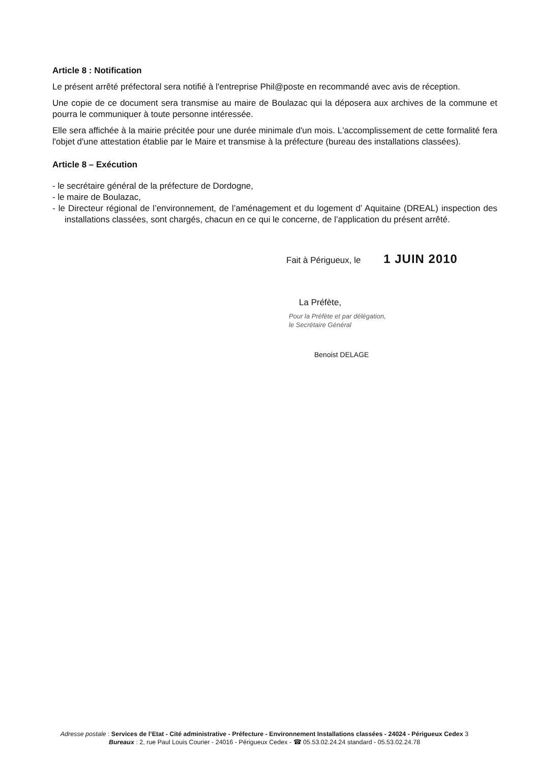Article 8 : Notification
Le présent arrêté préfectoral sera notifié à l'entreprise Phil@poste en recommandé avec avis de réception.
Une copie de ce document sera transmise au maire de Boulazac qui la déposera aux archives de la commune et pourra le communiquer à toute personne intéressée.
Elle sera affichée à la mairie précitée pour une durée minimale d'un mois. L'accomplissement de cette formalité fera l'objet d'une attestation établie par le Maire et transmise à la préfecture (bureau des installations classées).
Article 8 – Exécution
- le secrétaire général de la préfecture de Dordogne,
- le maire de Boulazac,
- le Directeur régional de l’environnement, de l’aménagement et du logement d’ Aquitaine (DREAL) inspection des installations classées, sont chargés, chacun en ce qui le concerne, de l’application du présent arrêté.
Fait à Périgueux, le 1 JUIN 2010
La Préfète,
Pour la Préfète et par délégation,
le Secrétaire Général
Benoist DELAGE
Adresse postale : Services de l’Etat - Cité administrative - Préfecture - Environnement Installations classées - 24024 - Périgueux Cedex 3
Bureaux : 2, rue Paul Louis Courier - 24016 - Périgueux Cedex - ☎ 05.53.02.24.24 standard - 05.53.02.24.78